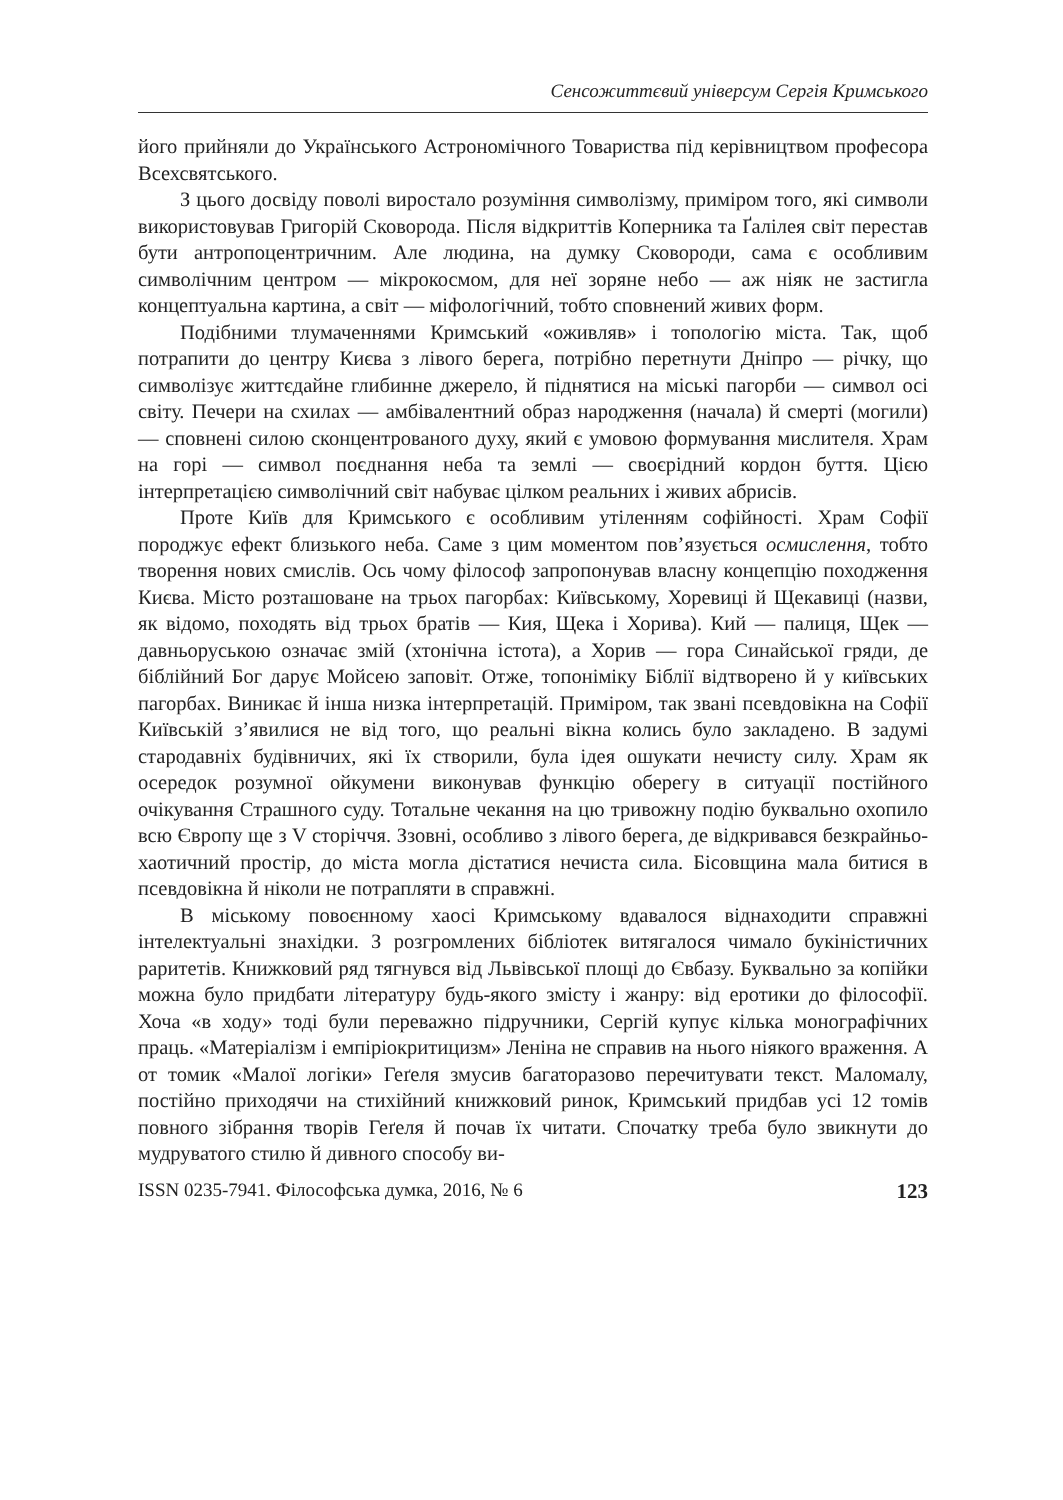Сенсожиттєвий універсум Сергія Кримського
його прийняли до Українського Астрономічного Товариства під керівництвом професора Всехсвятського.
З цього досвіду поволі виростало розуміння символізму, приміром того, які символи використовував Григорій Сковорода. Після відкриттів Коперника та Ґалілея світ перестав бути антропоцентричним. Але людина, на думку Сковороди, сама є особливим символічним центром — мікрокосмом, для неї зоряне небо — аж ніяк не застигла концептуальна картина, а світ — міфологічний, тобто сповнений живих форм.
Подібними тлумаченнями Кримський «оживляв» і топологію міста. Так, щоб потрапити до центру Києва з лівого берега, потрібно перетнути Дніпро — річку, що символізує життєдайне глибинне джерело, й піднятися на міські пагорби — символ осі світу. Печери на схилах — амбівалентний образ народження (начала) й смерті (могили) — сповнені силою сконцентрованого духу, який є умовою формування мислителя. Храм на горі — символ поєднання неба та землі — своєрідний кордон буття. Цією інтерпретацією символічний світ набуває цілком реальних і живих абрисів.
Проте Київ для Кримського є особливим утіленням софійності. Храм Софії породжує ефект близького неба. Саме з цим моментом пов’язується осмислення, тобто творення нових смислів. Ось чому філософ запропонував власну концепцію походження Києва. Місто розташоване на трьох пагорбах: Київському, Хоревиці й Щекавиці (назви, як відомо, походять від трьох братів — Кия, Щека і Хорива). Кий — палиця, Щек — давньоруською означає змій (хтонічна істота), а Хорив — гора Синайської гряди, де біблійний Бог дарує Мойсею заповіт. Отже, топоніміку Біблії відтворено й у київських пагорбах. Виникає й інша низка інтерпретацій. Приміром, так звані псевдовікна на Софії Київській з’явилися не від того, що реальні вікна колись було закладено. В задумі стародавніх будівничих, які їх створили, була ідея ошукати нечисту силу. Храм як осередок розумної ойкумени виконував функцію оберегу в ситуації постійного очікування Страшного суду. Тотальне чекання на цю тривожну подію буквально охопило всю Європу ще з V сторіччя. Ззовні, особливо з лівого берега, де відкривався безкрайньо-хаотичний простір, до міста могла дістатися нечиста сила. Бісовщина мала битися в псевдовікна й ніколи не потрапляти в справжні.
В міському повоєнному хаосі Кримському вдавалося віднаходити справжні інтелектуальні знахідки. З розгромлених бібліотек витягалося чимало букіністичних раритетів. Книжковий ряд тягнувся від Львівської площі до Євбазу. Буквально за копійки можна було придбати літературу будь-якого змісту і жанру: від еротики до філософії. Хоча «в ходу» тоді були переважно підручники, Сергій купує кілька монографічних праць. «Матеріалізм і емпіріокритицизм» Леніна не справив на нього ніякого враження. А от томик «Малої логіки» Геґеля змусив багаторазово перечитувати текст. Маломалу, постійно приходячи на стихійний книжковий ринок, Кримський придбав усі 12 томів повного зібрання творів Геґеля й почав їх читати. Спочатку треба було звикнути до мудруватого стилю й дивного способу ви-
ISSN 0235-7941. Філософська думка, 2016, № 6 123